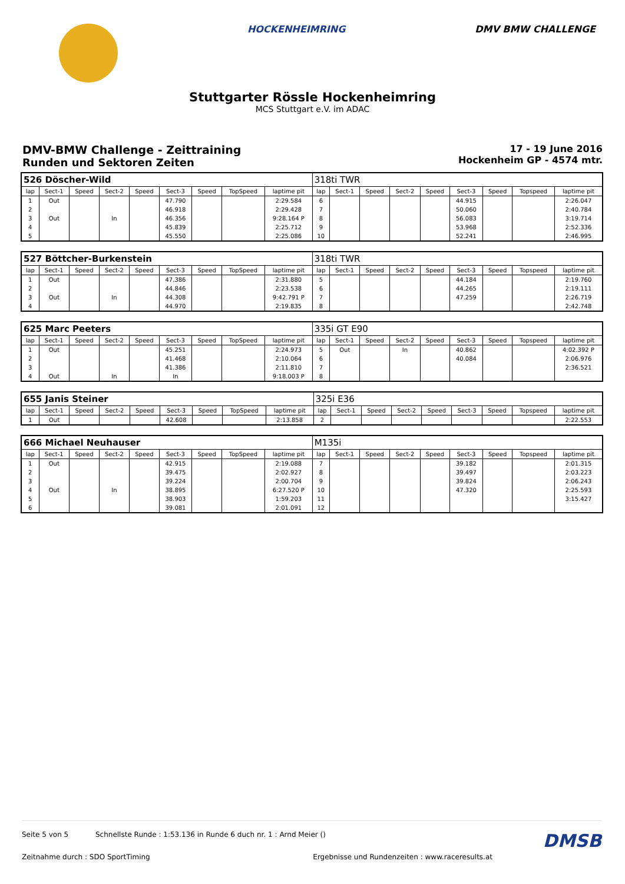HOCKENHEIMRING DMV BMW CHALLENGE
Stuttgarter Rössle Hockenheimring
MCS Stuttgart e.V. im ADAC
DMV-BMW Challenge - Zeittraining
Runden und Sektoren Zeiten
17 - 19 June 2016
Hockenheim GP - 4574 mtr.
| 526 Döscher-Wild | | | | | | | | | 318ti TWR | | | | | | | | |
| lap | Sect-1 | Speed | Sect-2 | Speed | Sect-3 | Speed | TopSpeed | laptime pit | lap | Sect-1 | Speed | Sect-2 | Speed | Sect-3 | Speed | Topspeed | laptime pit |
| 1 | Out | | | | 47.790 | | | 2:29.584 | 6 | | | | | 44.915 | | | 2:26.047 |
| 2 | | | | | 46.918 | | | 2:29.428 | 7 | | | | | 50.060 | | | 2:40.784 |
| 3 | Out | | In | | 46.356 | | | 9:28.164 P | 8 | | | | | 56.083 | | | 3:19.714 |
| 4 | | | | | 45.839 | | | 2:25.712 | 9 | | | | | 53.968 | | | 2:52.336 |
| 5 | | | | | 45.550 | | | 2:25.086 | 10 | | | | | 52.241 | | | 2:46.995 |
| 527 Böttcher-Burkenstein | | | | | | | | | 318ti TWR | | | | | | | | |
| lap | Sect-1 | Speed | Sect-2 | Speed | Sect-3 | Speed | TopSpeed | laptime pit | lap | Sect-1 | Speed | Sect-2 | Speed | Sect-3 | Speed | Topspeed | laptime pit |
| 1 | Out | | | | 47.386 | | | 2:31.880 | 5 | | | | | 44.184 | | | 2:19.760 |
| 2 | | | | | 44.846 | | | 2:23.538 | 6 | | | | | 44.265 | | | 2:19.111 |
| 3 | Out | | In | | 44.308 | | | 9:42.791 P | 7 | | | | | 47.259 | | | 2:26.719 |
| 4 | | | | | 44.970 | | | 2:19.835 | 8 | | | | | | | | 2:42.748 |
| 625 Marc Peeters | | | | | | | | | 335i GT E90 | | | | | | | | |
| lap | Sect-1 | Speed | Sect-2 | Speed | Sect-3 | Speed | TopSpeed | laptime pit | lap | Sect-1 | Speed | Sect-2 | Speed | Sect-3 | Speed | Topspeed | laptime pit |
| 1 | Out | | | | 45.251 | | | 2:24.973 | 5 | Out | | In | | 40.862 | | | 4:02.392 P |
| 2 | | | | | 41.468 | | | 2:10.064 | 6 | | | | | 40.084 | | | 2:06.976 |
| 3 | | | | | 41.386 | | | 2:11.810 | 7 | | | | | | | | 2:36.521 |
| 4 | Out | | In | | In | | | 9:18.003 P | 8 | | | | | | | | |
| 655 Janis Steiner | | | | | | | | | 325i E36 | | | | | | | | |
| lap | Sect-1 | Speed | Sect-2 | Speed | Sect-3 | Speed | TopSpeed | laptime pit | lap | Sect-1 | Speed | Sect-2 | Speed | Sect-3 | Speed | Topspeed | laptime pit |
| 1 | Out | | | | 42.608 | | | 2:13.858 | 2 | | | | | | | | 2:22.553 |
| 666 Michael Neuhauser | | | | | | | | | M135i | | | | | | | | |
| lap | Sect-1 | Speed | Sect-2 | Speed | Sect-3 | Speed | TopSpeed | laptime pit | lap | Sect-1 | Speed | Sect-2 | Speed | Sect-3 | Speed | Topspeed | laptime pit |
| 1 | Out | | | | 42.915 | | | 2:19.088 | 7 | | | | | 39.182 | | | 2:01.315 |
| 2 | | | | | 39.475 | | | 2:02.927 | 8 | | | | | 39.497 | | | 2:03.223 |
| 3 | | | | | 39.224 | | | 2:00.704 | 9 | | | | | 39.824 | | | 2:06.243 |
| 4 | Out | | In | | 38.895 | | | 6:27.520 P | 10 | | | | | 47.320 | | | 2:25.593 |
| 5 | | | | | 38.903 | | | 1:59.203 | 11 | | | | | | | | 3:15.427 |
| 6 | | | | | 39.081 | | | 2:01.091 | 12 | | | | | | | | |
Seite 5 von 5 Schnellste Runde : 1:53.136 in Runde 6 duch nr. 1 : Arnd Meier () DMSB
Zeitnahme durch : SDO SportTiming Ergebnisse und Rundenzeiten : www.raceresults.at